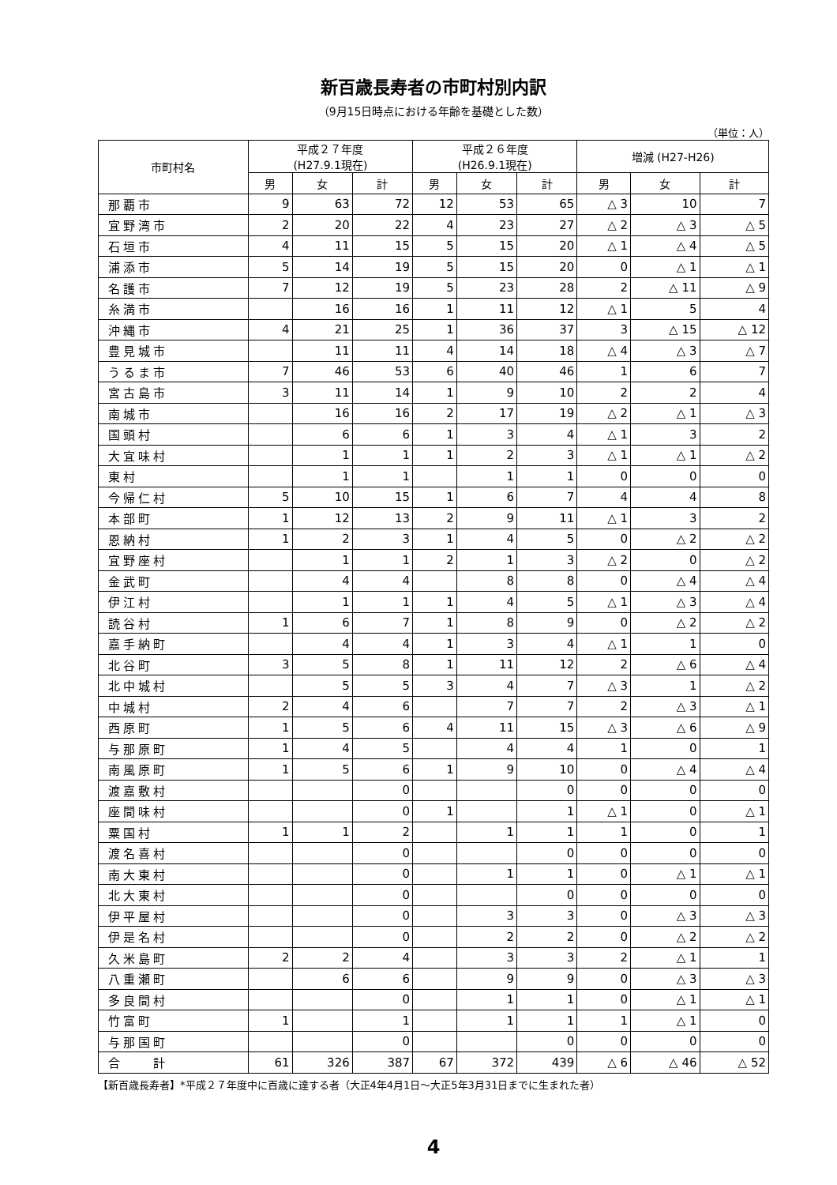新百歳長寿者の市町村別内訳
（9月15日時点における年齢を基礎とした数）
（単位：人）
| 市町村名 | 平成２７年度 (H27.9.1現在) | | | 平成２６年度 (H26.9.1現在) | | | 増減 (H27-H26) | | |
| --- | --- | --- | --- | --- | --- | --- | --- | --- | --- |
| | 男 | 女 | 計 | 男 | 女 | 計 | 男 | 女 | 計 |
| 那覇市 | 9 | 63 | 72 | 12 | 53 | 65 | △ 3 | 10 | 7 |
| 宜野湾市 | 2 | 20 | 22 | 4 | 23 | 27 | △ 2 | △ 3 | △ 5 |
| 石垣市 | 4 | 11 | 15 | 5 | 15 | 20 | △ 1 | △ 4 | △ 5 |
| 浦添市 | 5 | 14 | 19 | 5 | 15 | 20 | 0 | △ 1 | △ 1 |
| 名護市 | 7 | 12 | 19 | 5 | 23 | 28 | 2 | △ 11 | △ 9 |
| 糸満市 | | 16 | 16 | 1 | 11 | 12 | △ 1 | 5 | 4 |
| 沖縄市 | 4 | 21 | 25 | 1 | 36 | 37 | 3 | △ 15 | △ 12 |
| 豊見城市 | | 11 | 11 | 4 | 14 | 18 | △ 4 | △ 3 | △ 7 |
| うるま市 | 7 | 46 | 53 | 6 | 40 | 46 | 1 | 6 | 7 |
| 宮古島市 | 3 | 11 | 14 | 1 | 9 | 10 | 2 | 2 | 4 |
| 南城市 | | 16 | 16 | 2 | 17 | 19 | △ 2 | △ 1 | △ 3 |
| 国頭村 | | 6 | 6 | 1 | 3 | 4 | △ 1 | 3 | 2 |
| 大宜味村 | | 1 | 1 | 1 | 2 | 3 | △ 1 | △ 1 | △ 2 |
| 東村 | | 1 | 1 | | 1 | 1 | 0 | 0 | 0 |
| 今帰仁村 | 5 | 10 | 15 | 1 | 6 | 7 | 4 | 4 | 8 |
| 本部町 | 1 | 12 | 13 | 2 | 9 | 11 | △ 1 | 3 | 2 |
| 恩納村 | 1 | 2 | 3 | 1 | 4 | 5 | 0 | △ 2 | △ 2 |
| 宜野座村 | | 1 | 1 | 2 | 1 | 3 | △ 2 | 0 | △ 2 |
| 金武町 | | 4 | 4 | | 8 | 8 | 0 | △ 4 | △ 4 |
| 伊江村 | | 1 | 1 | 1 | 4 | 5 | △ 1 | △ 3 | △ 4 |
| 読谷村 | 1 | 6 | 7 | 1 | 8 | 9 | 0 | △ 2 | △ 2 |
| 嘉手納町 | | 4 | 4 | 1 | 3 | 4 | △ 1 | 1 | 0 |
| 北谷町 | 3 | 5 | 8 | 1 | 11 | 12 | 2 | △ 6 | △ 4 |
| 北中城村 | | 5 | 5 | 3 | 4 | 7 | △ 3 | 1 | △ 2 |
| 中城村 | 2 | 4 | 6 | | 7 | 7 | 2 | △ 3 | △ 1 |
| 西原町 | 1 | 5 | 6 | 4 | 11 | 15 | △ 3 | △ 6 | △ 9 |
| 与那原町 | 1 | 4 | 5 | | 4 | 4 | 1 | 0 | 1 |
| 南風原町 | 1 | 5 | 6 | 1 | 9 | 10 | 0 | △ 4 | △ 4 |
| 渡嘉敷村 | | | 0 | | | 0 | 0 | 0 | 0 |
| 座間味村 | | | 0 | 1 | | 1 | △ 1 | 0 | △ 1 |
| 粟国村 | 1 | 1 | 2 | | 1 | 1 | 1 | 0 | 1 |
| 渡名喜村 | | | 0 | | | 0 | 0 | 0 | 0 |
| 南大東村 | | | 0 | | 1 | 1 | 0 | △ 1 | △ 1 |
| 北大東村 | | | 0 | | | 0 | 0 | 0 | 0 |
| 伊平屋村 | | | 0 | | 3 | 3 | 0 | △ 3 | △ 3 |
| 伊是名村 | | | 0 | | 2 | 2 | 0 | △ 2 | △ 2 |
| 久米島町 | 2 | 2 | 4 | | 3 | 3 | 2 | △ 1 | 1 |
| 八重瀬町 | | 6 | 6 | | 9 | 9 | 0 | △ 3 | △ 3 |
| 多良間村 | | | 0 | | 1 | 1 | 0 | △ 1 | △ 1 |
| 竹富町 | 1 | | 1 | | 1 | 1 | 1 | △ 1 | 0 |
| 与那国町 | | | 0 | | | 0 | 0 | 0 | 0 |
| 合 計 | 61 | 326 | 387 | 67 | 372 | 439 | △ 6 | △ 46 | △ 52 |
【新百歳長寿者】*平成２７年度中に百歳に達する者（大正4年4月1日～大正5年3月31日までに生まれた者）
4